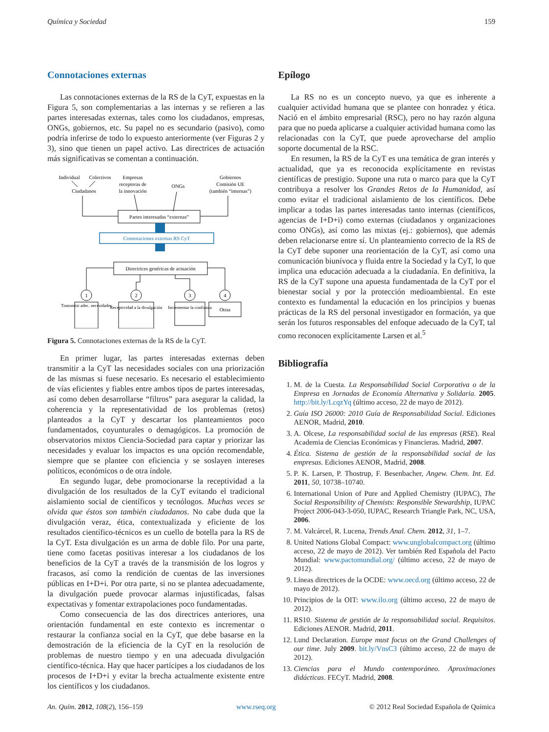Química y Sociedad 159
Connotaciones externas
Las connotaciones externas de la RS de la CyT, expuestas en la Figura 5, son complementarias a las internas y se refieren a las partes interesadas externas, tales como los ciudadanos, empresas, ONGs, gobiernos, etc. Su papel no es secundario (pasivo), como podría inferirse de todo lo expuesto anteriormente (ver Figuras 2 y 3), sino que tienen un papel activo. Las directrices de actuación más significativas se comentan a continuación.
Individual
Colectivos
Empresas
receptoras de
la innovación
ONGs
Gobiernos
Comisión UE
(también “internas”)
Ciudadanos
Partes interesadas “externas”
Connotaciones externas RS CyT
Directrices genéricas de actuación
1
2
3
4
Transmitir adec. necesidades
Receptividad a la divulgación
Incrementar la confianza
Otras
Figura 5. Connotaciones externas de la RS de la CyT.
En primer lugar, las partes interesadas externas deben transmitir a la CyT las necesidades sociales con una priorización de las mismas si fuese necesario. Es necesario el establecimiento de vías eficientes y fiables entre ambos tipos de partes interesadas, así como deben desarrollarse “filtros” para asegurar la calidad, la coherencia y la representatividad de los problemas (retos) planteados a la CyT y descartar los planteamientos poco fundamentados, coyunturales o demagógicos. La promoción de observatorios mixtos Ciencia-Sociedad para captar y priorizar las necesidades y evaluar los impactos es una opción recomendable, siempre que se plantee con eficiencia y se soslayen intereses políticos, económicos o de otra índole.
En segundo lugar, debe promocionarse la receptividad a la divulgación de los resultados de la CyT evitando el tradicional aislamiento social de científicos y tecnólogos. Muchas veces se olvida que éstos son también ciudadanos. No cabe duda que la divulgación veraz, ética, contextualizada y eficiente de los resultados científico-técnicos es un cuello de botella para la RS de la CyT. Esta divulgación es un arma de doble filo. Por una parte, tiene como facetas positivas interesar a los ciudadanos de los beneficios de la CyT a través de la transmisión de los logros y fracasos, así como la rendición de cuentas de las inversiones públicas en I+D+i. Por otra parte, si no se plantea adecuadamente, la divulgación puede provocar alarmas injustificadas, falsas expectativas y fomentar extrapolaciones poco fundamentadas.
Como consecuencia de las dos directrices anteriores, una orientación fundamental en este contexto es incrementar o restaurar la confianza social en la CyT, que debe basarse en la demostración de la eficiencia de la CyT en la resolución de problemas de nuestro tiempo y en una adecuada divulgación científico-técnica. Hay que hacer partícipes a los ciudadanos de los procesos de I+D+i y evitar la brecha actualmente existente entre los científicos y los ciudadanos.
Epílogo
La RS no es un concepto nuevo, ya que es inherente a cualquier actividad humana que se plantee con honradez y ética. Nació en el ámbito empresarial (RSC), pero no hay razón alguna para que no pueda aplicarse a cualquier actividad humana como las relacionadas con la CyT, que puede aprovecharse del amplio soporte documental de la RSC.
En resumen, la RS de la CyT es una temática de gran interés y actualidad, que ya es reconocida explícitamente en revistas científicas de prestigio. Supone una ruta o marco para que la CyT contribuya a resolver los Grandes Retos de la Humanidad, así como evitar el tradicional aislamiento de los científicos. Debe implicar a todas las partes interesadas tanto internas (científicos, agencias de I+D+i) como externas (ciudadanos y organizaciones como ONGs), así como las mixtas (ej.: gobiernos), que además deben relacionarse entre sí. Un planteamiento correcto de la RS de la CyT debe suponer una reorientación de la CyT, así como una comunicación biunívoca y fluida entre la Sociedad y la CyT, lo que implica una educación adecuada a la ciudadanía. En definitiva, la RS de la CyT supone una apuesta fundamentada de la CyT por el bienestar social y por la protección medioambiental. En este contexto es fundamental la educación en los principios y buenas prácticas de la RS del personal investigador en formación, ya que serán los futuros responsables del enfoque adecuado de la CyT, tal como reconocen explícitamente Larsen et al.<sup>5</sup>
Bibliografía
1. M. de la Cuesta. La Responsabilidad Social Corporativa o de la Empresa en Jornadas de Economía Alternativa y Solidaria. 2005. http://bit.ly/LcqzYq (último acceso, 22 de mayo de 2012).
2. Guía ISO 26000: 2010 Guía de Responsabilidad Social. Ediciones AENOR, Madrid, 2010.
3. A. Olcese, La responsabilidad social de las empresas (RSE). Real Academia de Ciencias Económicas y Financieras. Madrid, 2007.
4. Ética. Sistema de gestión de la responsabilidad social de las empresas. Ediciones AENOR, Madrid, 2008.
5. P. K. Larsen, P. Thostrup, F. Besenbacher, Angew. Chem. Int. Ed. 2011, 50, 10738–10740.
6. International Union of Pure and Applied Chemistry (IUPAC), The Social Responsibility of Chemists: Responsible Stewardship, IUPAC Project 2006-043-3-050, IUPAC, Research Triangle Park, NC, USA, 2006.
7. M. Valcárcel, R. Lucena, Trends Anal. Chem. 2012, 31, 1–7.
8. United Nations Global Compact: www.unglobalcompact.org (último acceso, 22 de mayo de 2012). Ver también Red Española del Pacto Mundial: www.pactomundial.org/ (último acceso, 22 de mayo de 2012).
9. Líneas directrices de la OCDE: www.oecd.org (último acceso, 22 de mayo de 2012).
10. Principios de la OIT: www.ilo.org (último acceso, 22 de mayo de 2012).
11. RS10. Sistema de gestión de la responsabilidad social. Requisitos. Ediciones AENOR. Madrid, 2011.
12. Lund Declaration. Europe must focus on the Grand Challenges of our time. July 2009. bit.ly/VnsC3 (último acceso, 22 de mayo de 2012).
13. Ciencias para el Mundo contemporáneo. Aproximaciones didácticas. FECyT. Madrid, 2008.
An. Quím. 2012, 108(2), 156–159 www.rseq.org © 2012 Real Sociedad Española de Química